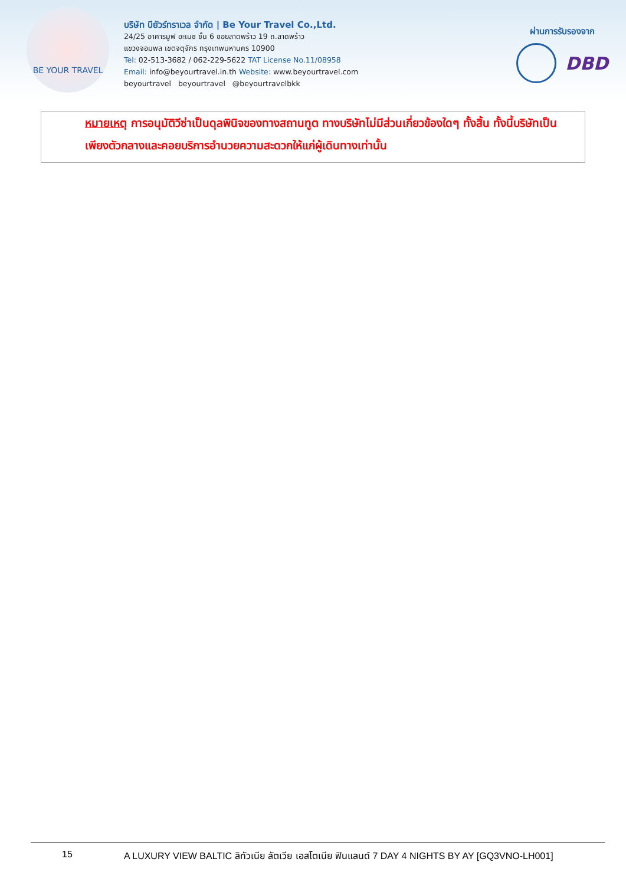BE YOUR TRAVEL
บริษัท บียัวร์ทราเวล จำกัด | Be Your Travel Co.,Ltd.
24/25 อาคารมูฟ อะเมซ ชั้น 6 ซอยลาดพร้าว 19 ถ.ลาดพร้าว
แขวงจอมพล เขตจตุจักร กรุงเทพมหานคร 10900
Tel: 02-513-3682 / 062-229-5622 TAT License No.11/08958
Email: info@beyourtravel.in.th Website: www.beyourtravel.com
beyourtravel beyourtravel @beyourtravelbkk
ผ่านการรับรองจาก
DBD
หมายเหตุ การอนุมัติวีซ่าเป็นดุลพินิจของทางสถานทูต ทางบริษัทไม่มีส่วนเกี่ยวข้องใดๆ ทั้งสิ้น ทั้งนี้บริษัทเป็นเพียงตัวกลางและคอยบริการอำนวยความสะดวกให้แก่ผู้เดินทางเท่านั้น
15 A LUXURY VIEW BALTIC ลิทัวเนีย ลัตเวีย เอสโตเนีย ฟินแลนด์ 7 DAY 4 NIGHTS BY AY [GQ3VNO-LH001]